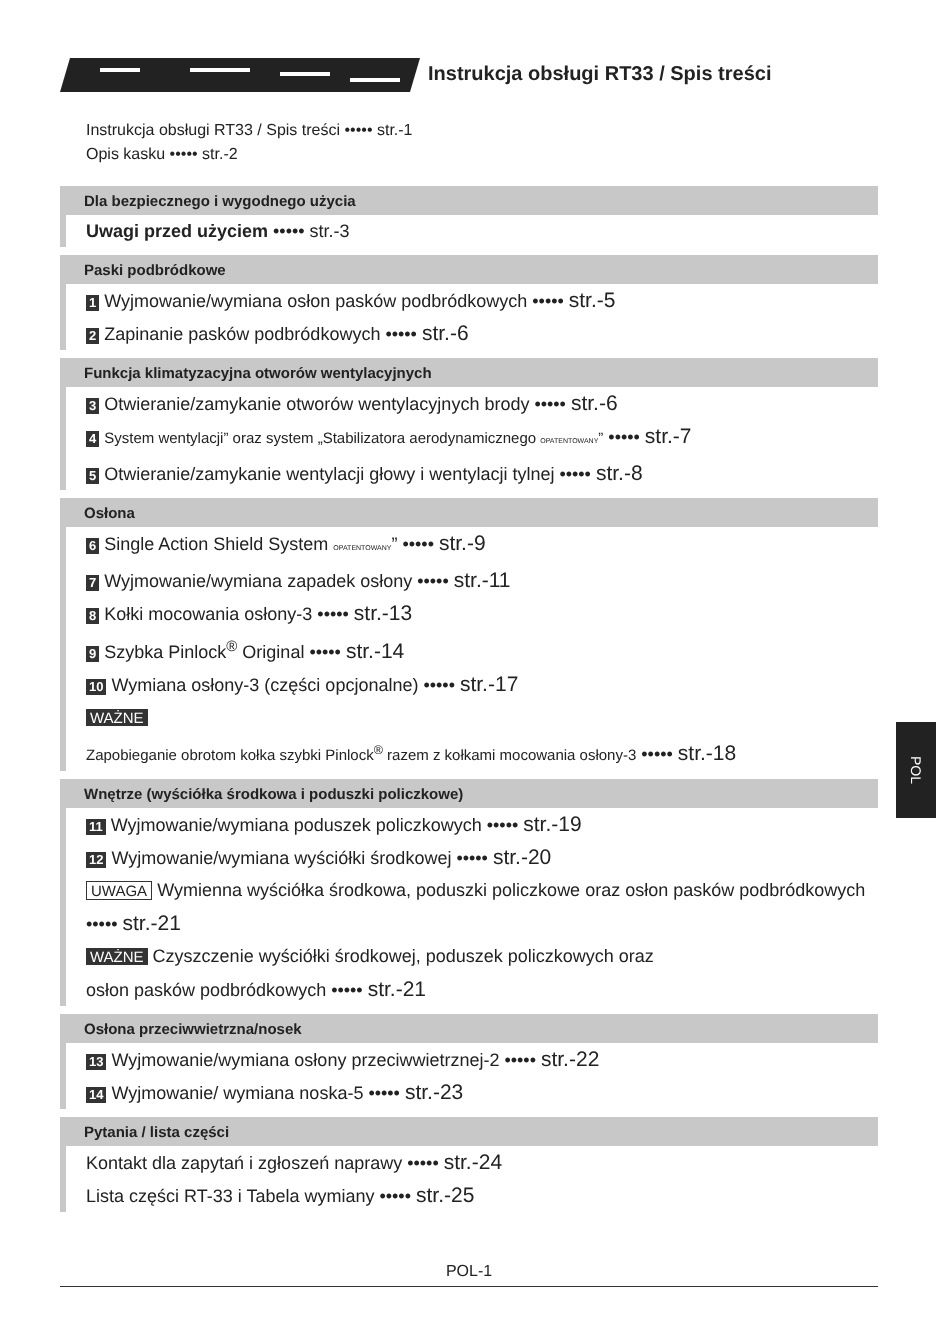Instrukcja obsługi RT33 / Spis treści
Instrukcja obsługi RT33 / Spis treści ••••• str.-1
Opis kasku ••••• str.-2
Dla bezpiecznego i wygodnego użycia
Uwagi przed użyciem ••••• str.-3
Paski podbródkowe
1 Wyjmowanie/wymiana osłon pasków podbródkowych ••••• str.-5
2 Zapinanie pasków podbródkowych ••••• str.-6
Funkcja klimatyzacyjna otworów wentylacyjnych
3 Otwieranie/zamykanie otworów wentylacyjnych brody ••••• str.-6
4 System wentylacji” oraz system „Stabilizatora aerodynamicznego OPATENTOWANY” ••••• str.-7
5 Otwieranie/zamykanie wentylacji głowy i wentylacji tylnej ••••• str.-8
Osłona
6 Single Action Shield System OPATENTOWANY” ••••• str.-9
7 Wyjmowanie/wymiana zapadek osłony ••••• str.-11
8 Kołki mocowania osłony-3 ••••• str.-13
9 Szybka Pinlock<sup>®</sup> Original ••••• str.-14
10 Wymiana osłony-3 (części opcjonalne) ••••• str.-17
WAŻNE
Zapobieganie obrotom kołka szybki Pinlock<sup>®</sup> razem z kołkami mocowania osłony-3 ••••• str.-18
Wnętrze (wyściółka środkowa i poduszki policzkowe)
11 Wyjmowanie/wymiana poduszek policzkowych ••••• str.-19
12 Wyjmowanie/wymiana wyściółki środkowej ••••• str.-20
UWAGA Wymienna wyściółka środkowa, poduszki policzkowe oraz osłon pasków podbródkowych ••••• str.-21
WAŻNE Czyszczenie wyściółki środkowej, poduszek policzkowych oraz
osłon pasków podbródkowych ••••• str.-21
Osłona przeciwwietrzna/nosek
13 Wyjmowanie/wymiana osłony przeciwwietrznej-2 ••••• str.-22
14 Wyjmowanie/ wymiana noska-5 ••••• str.-23
Pytania / lista części
Kontakt dla zapytań i zgłoszeń naprawy ••••• str.-24
Lista części RT-33 i Tabela wymiany ••••• str.-25
POL
POL-1